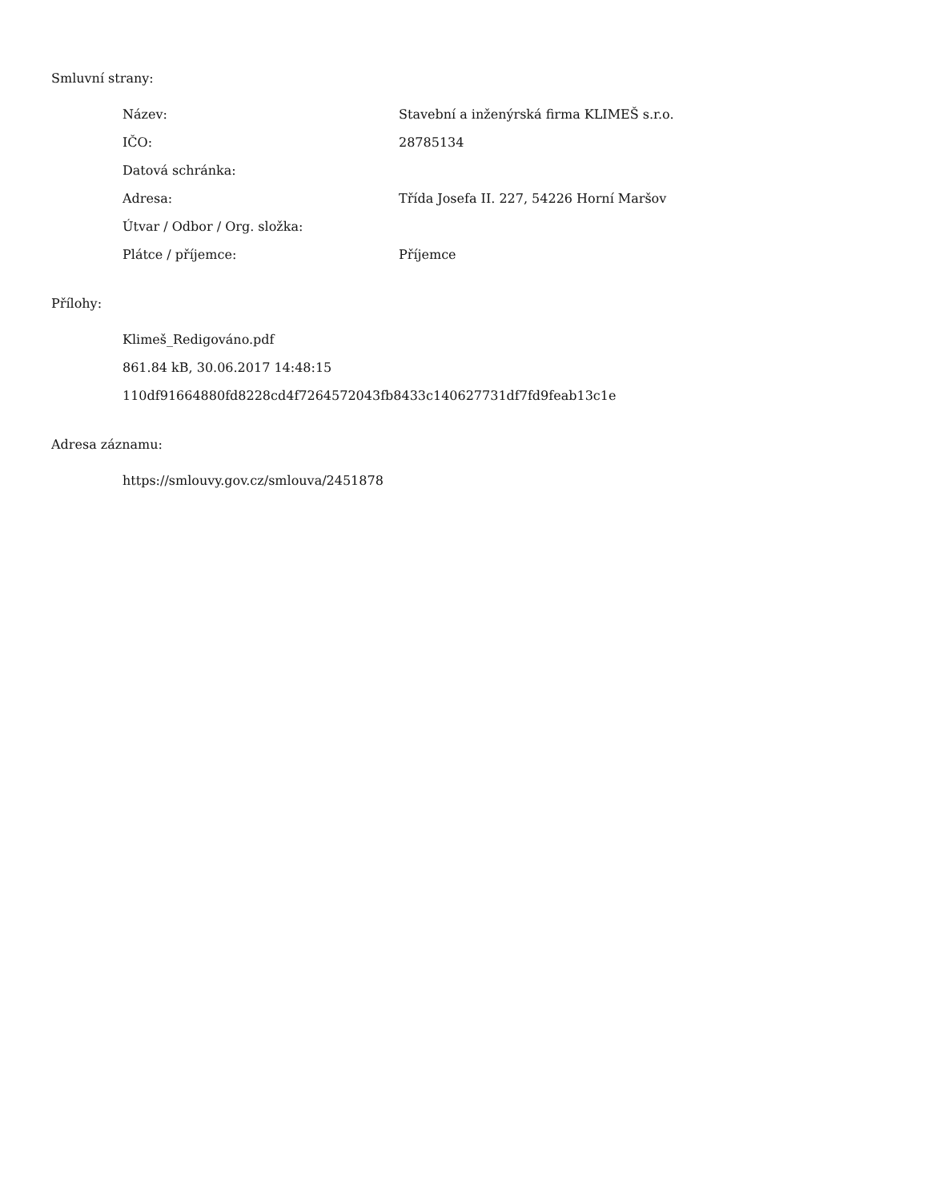Smluvní strany:
| Název: | Stavební a inženýrská firma KLIMEŠ s.r.o. |
| IČO: | 28785134 |
| Datová schránka: | |
| Adresa: | Třída Josefa II. 227, 54226 Horní Maršov |
| Útvar / Odbor / Org. složka: | |
| Plátce / příjemce: | Příjemce |
Přílohy:
Klimeš_Redigováno.pdf
861.84 kB, 30.06.2017 14:48:15
110df91664880fd8228cd4f7264572043fb8433c140627731df7fd9feab13c1e
Adresa záznamu:
https://smlouvy.gov.cz/smlouva/2451878